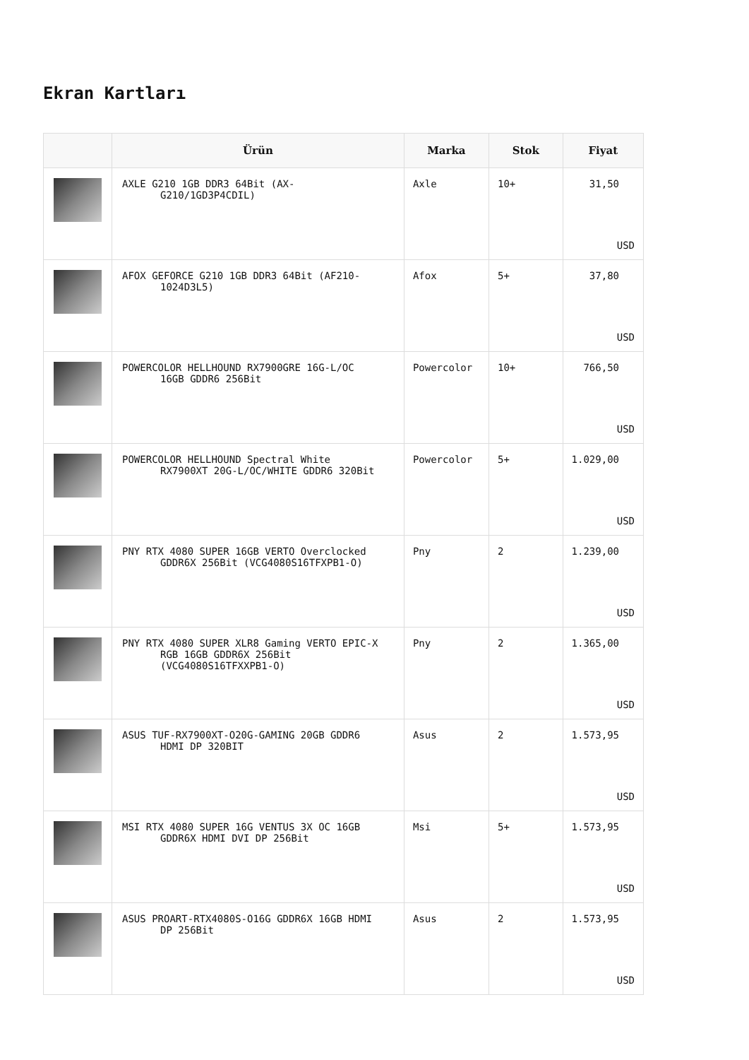Ekran Kartları
| | Ürün | Marka | Stok | Fiyat |
| --- | --- | --- | --- | --- |
| | AXLE G210 1GB DDR3 64Bit (AX- G210/1GD3P4CDIL) | Axle | 10+ | 31,50 USD |
| | AFOX GEFORCE G210 1GB DDR3 64Bit (AF210- 1024D3L5) | Afox | 5+ | 37,80 USD |
| | POWERCOLOR HELLHOUND RX7900GRE 16G-L/OC 16GB GDDR6 256Bit | Powercolor | 10+ | 766,50 USD |
| | POWERCOLOR HELLHOUND Spectral White RX7900XT 20G-L/OC/WHITE GDDR6 320Bit | Powercolor | 5+ | 1.029,00 USD |
| | PNY RTX 4080 SUPER 16GB VERTO Overclocked GDDR6X 256Bit (VCG4080S16TFXPB1-O) | Pny | 2 | 1.239,00 USD |
| | PNY RTX 4080 SUPER XLR8 Gaming VERTO EPIC-X RGB 16GB GDDR6X 256Bit (VCG4080S16TFXXPB1-O) | Pny | 2 | 1.365,00 USD |
| | ASUS TUF-RX7900XT-O20G-GAMING 20GB GDDR6 HDMI DP 320BIT | Asus | 2 | 1.573,95 USD |
| | MSI RTX 4080 SUPER 16G VENTUS 3X OC 16GB GDDR6X HDMI DVI DP 256Bit | Msi | 5+ | 1.573,95 USD |
| | ASUS PROART-RTX4080S-O16G GDDR6X 16GB HDMI DP 256Bit | Asus | 2 | 1.573,95 USD |